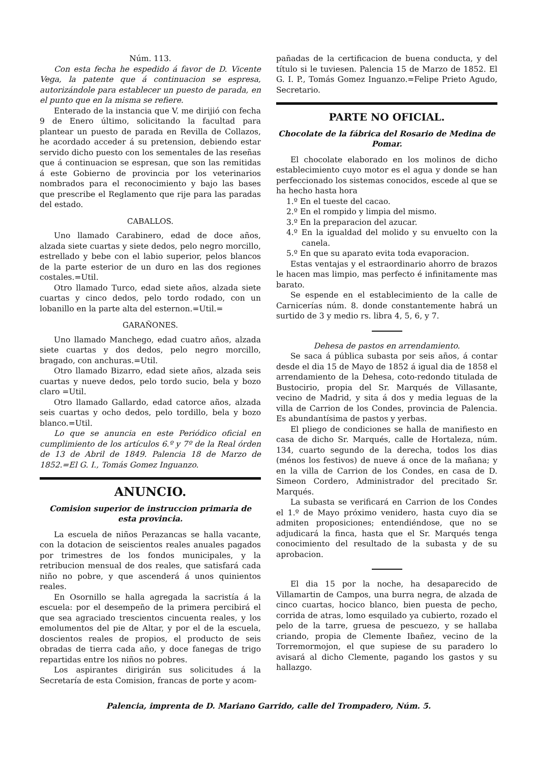Núm. 113.
Con esta fecha he espedido á favor de D. Vicente Vega, la patente que á continuacion se espresa, autorizándole para establecer un puesto de parada, en el punto que en la misma se refiere.
Enterado de la instancia que V. me dirijió con fecha 9 de Enero último, solicitando la facultad para plantear un puesto de parada en Revilla de Collazos, he acordado acceder á su pretension, debiendo estar servido dicho puesto con los sementales de las reseñas que á continuacion se espresan, que son las remitidas á este Gobierno de provincia por los veterinarios nombrados para el reconocimiento y bajo las bases que prescribe el Reglamento que rije para las paradas del estado.
CABALLOS.
Uno llamado Carabinero, edad de doce años, alzada siete cuartas y siete dedos, pelo negro morcillo, estrellado y bebe con el labio superior, pelos blancos de la parte esterior de un duro en las dos regiones costales.=Util.
Otro llamado Turco, edad siete años, alzada siete cuartas y cinco dedos, pelo tordo rodado, con un lobanillo en la parte alta del esternon.=Util.=
GARAÑONES.
Uno llamado Manchego, edad cuatro años, alzada siete cuartas y dos dedos, pelo negro morcillo, bragado, con anchuras.=Util.
Otro llamado Bizarro, edad siete años, alzada seis cuartas y nueve dedos, pelo tordo sucio, bela y bozo claro =Util.
Otro llamado Gallardo, edad catorce años, alzada seis cuartas y ocho dedos, pelo tordillo, bela y bozo blanco.=Util.
Lo que se anuncia en este Periódico oficial en cumplimiento de los artículos 6.º y 7º de la Real órden de 13 de Abril de 1849. Palencia 18 de Marzo de 1852.=El G. I., Tomás Gomez Inguanzo.
ANUNCIO.
Comision superior de instruccion primaria de esta provincia.
La escuela de niños Perazancas se halla vacante, con la dotacion de seiscientos reales anuales pagados por trimestres de los fondos municipales, y la retribucion mensual de dos reales, que satisfará cada niño no pobre, y que ascenderá á unos quinientos reales.
En Osornillo se halla agregada la sacristía á la escuela: por el desempeño de la primera percibirá el que sea agraciado trescientos cincuenta reales, y los emolumentos del pie de Altar, y por el de la escuela, doscientos reales de propios, el producto de seis obradas de tierra cada año, y doce fanegas de trigo repartidas entre los niños no pobres.
Los aspirantes dirigirán sus solicitudes á la Secretaría de esta Comision, francas de porte y acom-
pañadas de la certificacion de buena conducta, y del título si le tuviesen. Palencia 15 de Marzo de 1852. El G. I. P., Tomás Gomez Inguanzo.=Felipe Prieto Agudo, Secretario.
PARTE NO OFICIAL.
Chocolate de la fábrica del Rosario de Medina de Pomar.
El chocolate elaborado en los molinos de dicho establecimiento cuyo motor es el agua y donde se han perfeccionado los sistemas conocidos, escede al que se ha hecho hasta hora
1.º En el tueste del cacao.
2.º En el rompido y limpia del mismo.
3.º En la preparacion del azucar.
4.º En la igualdad del molido y su envuelto con la canela.
5.º En que su aparato evita toda evaporacion.
Estas ventajas y el estraordinario ahorro de brazos le hacen mas limpio, mas perfecto é infinitamente mas barato.
Se espende en el establecimiento de la calle de Carnicerías núm. 8. donde constantemente habrá un surtido de 3 y medio rs. libra 4, 5, 6, y 7.
Dehesa de pastos en arrendamiento.
Se saca á pública subasta por seis años, á contar desde el dia 15 de Mayo de 1852 á igual dia de 1858 el arrendamiento de la Dehesa, coto-redondo titulada de Bustocirio, propia del Sr. Marqués de Villasante, vecino de Madrid, y sita á dos y media leguas de la villa de Carrion de los Condes, provincia de Palencia. Es abundantísima de pastos y yerbas.
El pliego de condiciones se halla de manifiesto en casa de dicho Sr. Marqués, calle de Hortaleza, núm. 134, cuarto segundo de la derecha, todos los dias (ménos los festivos) de nueve á once de la mañana; y en la villa de Carrion de los Condes, en casa de D. Simeon Cordero, Administrador del precitado Sr. Marqués.
La subasta se verificará en Carrion de los Condes el 1.º de Mayo próximo venidero, hasta cuyo dia se admiten proposiciones; entendiéndose, que no se adjudicará la finca, hasta que el Sr. Marqués tenga conocimiento del resultado de la subasta y de su aprobacion.
El dia 15 por la noche, ha desaparecido de Villamartin de Campos, una burra negra, de alzada de cinco cuartas, hocico blanco, bien puesta de pecho, corrida de atras, lomo esquilado ya cubierto, rozado el pelo de la tarre, gruesa de pescuezo, y se hallaba criando, propia de Clemente Ibañez, vecino de la Torremormojon, el que supiese de su paradero lo avisará al dicho Clemente, pagando los gastos y su hallazgo.
Palencia, imprenta de D. Mariano Garrido, calle del Trompadero, Núm. 5.